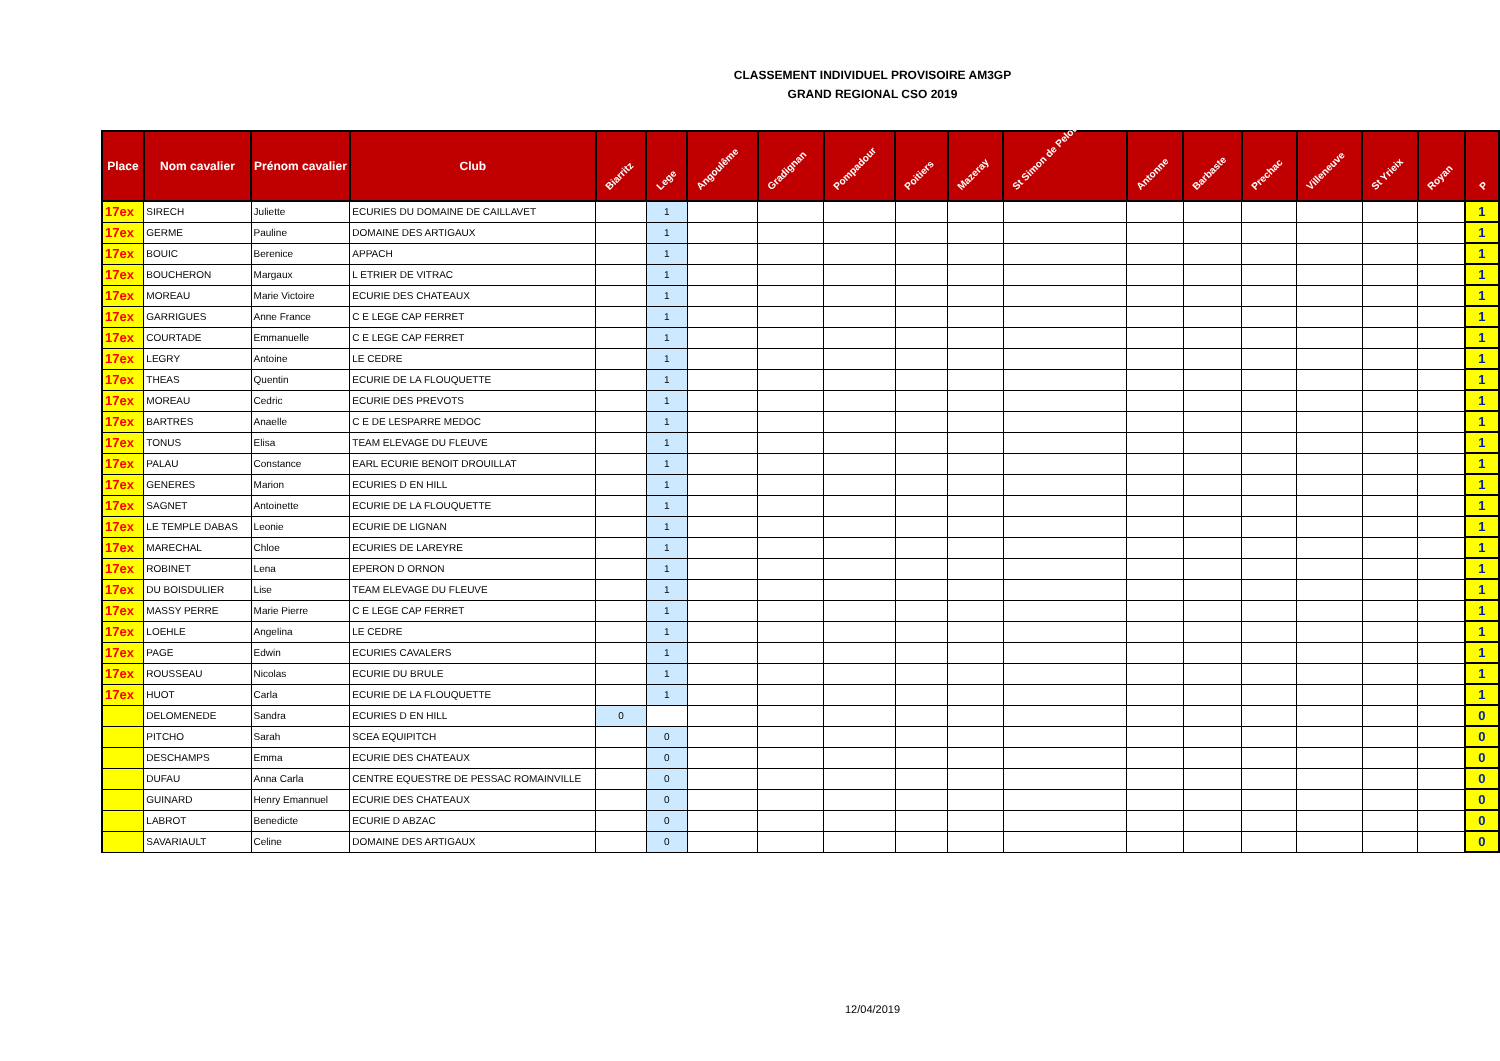CLASSEMENT INDIVIDUEL PROVISOIRE AM3GP
GRAND REGIONAL CSO 2019
| Place | Nom cavalier | Prénom cavalier | Club | Biarritz | Lege | Angoulême | Gradignan | Pompadour | Poitiers | Mazeray | St Simon de Pelouaille | Antonne | Barbaste | Prechac | Villeneuve | St Yrieix | Royan | P |
| --- | --- | --- | --- | --- | --- | --- | --- | --- | --- | --- | --- | --- | --- | --- | --- | --- | --- | --- |
| 17ex | SIRECH | Juliette | ECURIES DU DOMAINE DE CAILLAVET | | 1 | | | | | | | | | | | | | 1 |
| 17ex | GERME | Pauline | DOMAINE DES ARTIGAUX | | 1 | | | | | | | | | | | | | 1 |
| 17ex | BOUIC | Berenice | APPACH | | 1 | | | | | | | | | | | | | 1 |
| 17ex | BOUCHERON | Margaux | L ETRIER DE VITRAC | | 1 | | | | | | | | | | | | | 1 |
| 17ex | MOREAU | Marie Victoire | ECURIE DES CHATEAUX | | 1 | | | | | | | | | | | | | 1 |
| 17ex | GARRIGUES | Anne France | C E LEGE CAP FERRET | | 1 | | | | | | | | | | | | | 1 |
| 17ex | COURTADE | Emmanuelle | C E LEGE CAP FERRET | | 1 | | | | | | | | | | | | | 1 |
| 17ex | LEGRY | Antoine | LE CEDRE | | 1 | | | | | | | | | | | | | 1 |
| 17ex | THEAS | Quentin | ECURIE DE LA FLOUQUETTE | | 1 | | | | | | | | | | | | | 1 |
| 17ex | MOREAU | Cedric | ECURIE DES PREVOTS | | 1 | | | | | | | | | | | | | 1 |
| 17ex | BARTRES | Anaelle | C E DE LESPARRE MEDOC | | 1 | | | | | | | | | | | | | 1 |
| 17ex | TONUS | Elisa | TEAM ELEVAGE DU FLEUVE | | 1 | | | | | | | | | | | | | 1 |
| 17ex | PALAU | Constance | EARL ECURIE BENOIT DROUILLAT | | 1 | | | | | | | | | | | | | 1 |
| 17ex | GENERES | Marion | ECURIES D EN HILL | | 1 | | | | | | | | | | | | | 1 |
| 17ex | SAGNET | Antoinette | ECURIE DE LA FLOUQUETTE | | 1 | | | | | | | | | | | | | 1 |
| 17ex | LE TEMPLE DABAS | Leonie | ECURIE DE LIGNAN | | 1 | | | | | | | | | | | | | 1 |
| 17ex | MARECHAL | Chloe | ECURIES DE LAREYRE | | 1 | | | | | | | | | | | | | 1 |
| 17ex | ROBINET | Lena | EPERON D ORNON | | 1 | | | | | | | | | | | | | 1 |
| 17ex | DU BOISDULIER | Lise | TEAM ELEVAGE DU FLEUVE | | 1 | | | | | | | | | | | | | 1 |
| 17ex | MASSY PERRE | Marie Pierre | C E LEGE CAP FERRET | | 1 | | | | | | | | | | | | | 1 |
| 17ex | LOEHLE | Angelina | LE CEDRE | | 1 | | | | | | | | | | | | | 1 |
| 17ex | PAGE | Edwin | ECURIES CAVALERS | | 1 | | | | | | | | | | | | | 1 |
| 17ex | ROUSSEAU | Nicolas | ECURIE DU BRULE | | 1 | | | | | | | | | | | | | 1 |
| 17ex | HUOT | Carla | ECURIE DE LA FLOUQUETTE | | 1 | | | | | | | | | | | | | 1 |
| | DELOMENEDE | Sandra | ECURIES D EN HILL | 0 | | | | | | | | | | | | | | 0 |
| | PITCHO | Sarah | SCEA EQUIPITCH | | 0 | | | | | | | | | | | | | 0 |
| | DESCHAMPS | Emma | ECURIE DES CHATEAUX | | 0 | | | | | | | | | | | | | 0 |
| | DUFAU | Anna Carla | CENTRE EQUESTRE DE PESSAC ROMAINVILLE | | 0 | | | | | | | | | | | | | 0 |
| | GUINARD | Henry Emannuel | ECURIE DES CHATEAUX | | 0 | | | | | | | | | | | | | 0 |
| | LABROT | Benedicte | ECURIE D ABZAC | | 0 | | | | | | | | | | | | | 0 |
| | SAVARIAULT | Celine | DOMAINE DES ARTIGAUX | | 0 | | | | | | | | | | | | | 0 |
12/04/2019